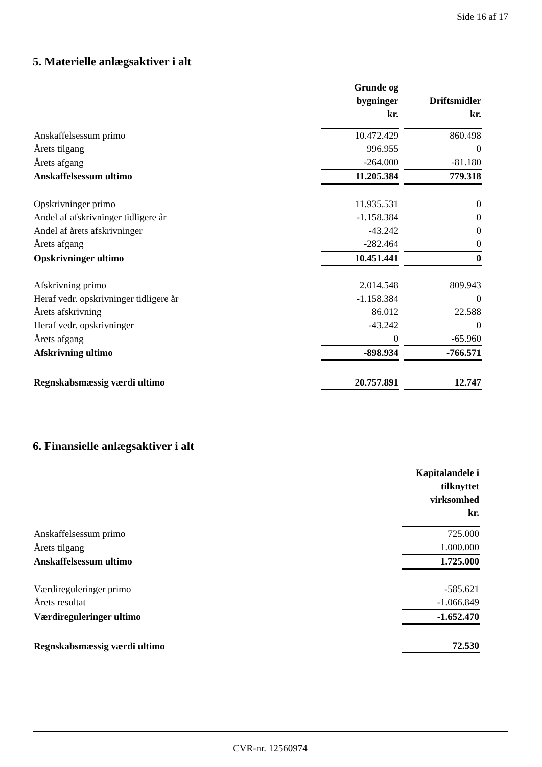Side 16 af 17
5. Materielle anlægsaktiver i alt
| | Grunde og bygninger | | Driftsmidler |
| --- | --- | --- | --- |
| | kr. | | kr. |
| Anskaffelsessum primo | 10.472.429 | | 860.498 |
| Årets tilgang | 996.955 | | 0 |
| Årets afgang | -264.000 | | -81.180 |
| Anskaffelsessum ultimo | 11.205.384 | | 779.318 |
| Opskrivninger primo | 11.935.531 | | 0 |
| Andel af afskrivninger tidligere år | -1.158.384 | | 0 |
| Andel af årets afskrivninger | -43.242 | | 0 |
| Årets afgang | -282.464 | | 0 |
| Opskrivninger ultimo | 10.451.441 | | 0 |
| Afskrivning primo | 2.014.548 | | 809.943 |
| Heraf vedr. opskrivninger tidligere år | -1.158.384 | | 0 |
| Årets afskrivning | 86.012 | | 22.588 |
| Heraf vedr. opskrivninger | -43.242 | | 0 |
| Årets afgang | 0 | | -65.960 |
| Afskrivning ultimo | -898.934 | | -766.571 |
| Regnskabsmæssig værdi ultimo | 20.757.891 | | 12.747 |
6. Finansielle anlægsaktiver i alt
| | | Kapitalandele i tilknyttet virksomhed kr. |
| --- | --- | --- |
| Anskaffelsessum primo | | 725.000 |
| Årets tilgang | | 1.000.000 |
| Anskaffelsessum ultimo | | 1.725.000 |
| Værdireguleringer primo | | -585.621 |
| Årets resultat | | -1.066.849 |
| Værdireguleringer ultimo | | -1.652.470 |
| Regnskabsmæssig værdi ultimo | | 72.530 |
CVR-nr. 12560974